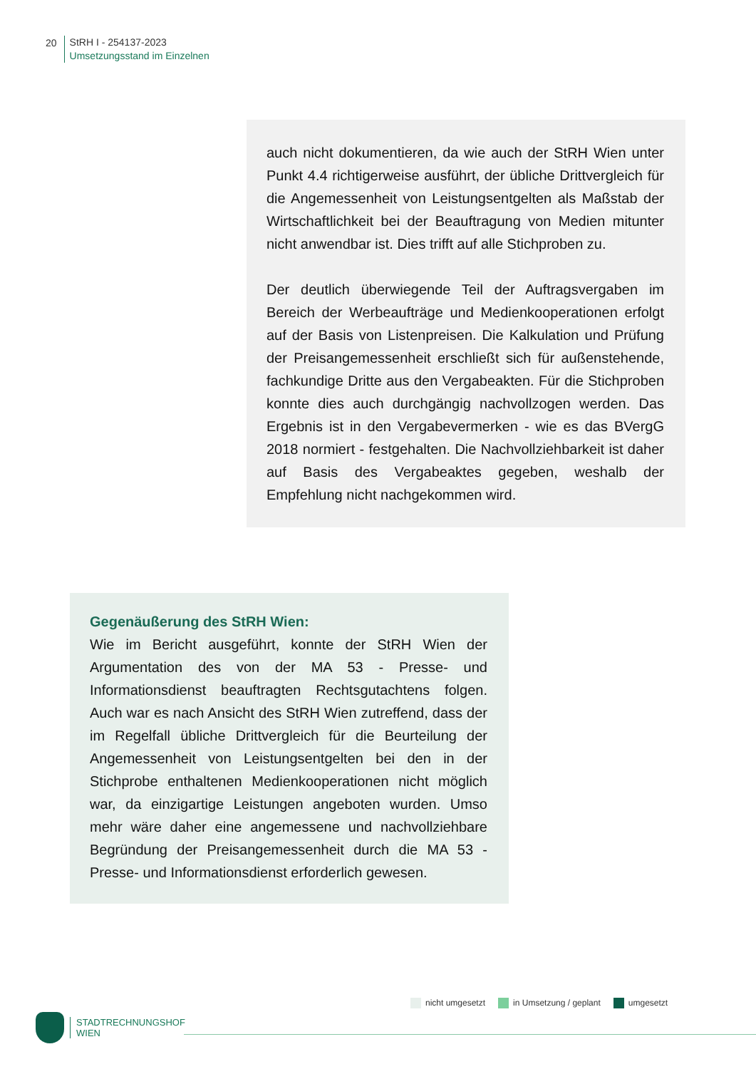20
StRH I - 254137-2023
Umsetzungsstand im Einzelnen
auch nicht dokumentieren, da wie auch der StRH Wien unter Punkt 4.4 richtigerweise ausführt, der übliche Drittvergleich für die Angemessenheit von Leistungsentgelten als Maßstab der Wirtschaftlichkeit bei der Beauftragung von Medien mitunter nicht anwendbar ist. Dies trifft auf alle Stichproben zu.
Der deutlich überwiegende Teil der Auftragsvergaben im Bereich der Werbeaufträge und Medienkooperationen erfolgt auf der Basis von Listenpreisen. Die Kalkulation und Prüfung der Preisangemessenheit erschließt sich für außenstehende, fachkundige Dritte aus den Vergabeakten. Für die Stichproben konnte dies auch durchgängig nachvollzogen werden. Das Ergebnis ist in den Vergabevermerken - wie es das BVergG 2018 normiert - festgehalten. Die Nachvollziehbarkeit ist daher auf Basis des Vergabeaktes gegeben, weshalb der Empfehlung nicht nachgekommen wird.
Gegenäußerung des StRH Wien:
Wie im Bericht ausgeführt, konnte der StRH Wien der Argumentation des von der MA 53 - Presse- und Informationsdienst beauftragten Rechtsgutachtens folgen. Auch war es nach Ansicht des StRH Wien zutreffend, dass der im Regelfall übliche Drittvergleich für die Beurteilung der Angemessenheit von Leistungsentgelten bei den in der Stichprobe enthaltenen Medienkooperationen nicht möglich war, da einzigartige Leistungen angeboten wurden. Umso mehr wäre daher eine angemessene und nachvollziehbare Begründung der Preisangemessenheit durch die MA 53 - Presse- und Informationsdienst erforderlich gewesen.
nicht umgesetzt in Umsetzung / geplant umgesetzt
STADTRECHNUNGSHOF
WIEN